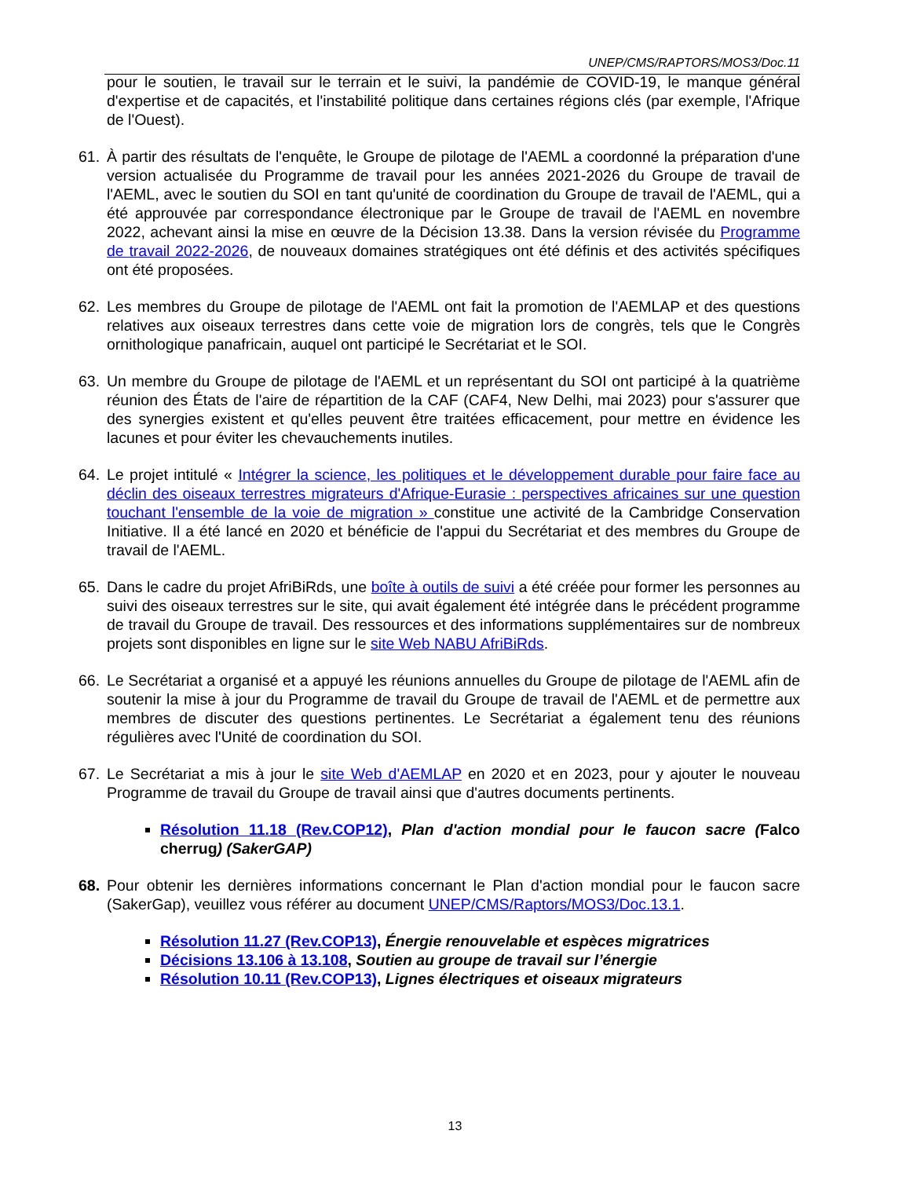UNEP/CMS/RAPTORS/MOS3/Doc.11
pour le soutien, le travail sur le terrain et le suivi, la pandémie de COVID-19, le manque général d'expertise et de capacités, et l'instabilité politique dans certaines régions clés (par exemple, l'Afrique de l'Ouest).
61. À partir des résultats de l'enquête, le Groupe de pilotage de l'AEML a coordonné la préparation d'une version actualisée du Programme de travail pour les années 2021-2026 du Groupe de travail de l'AEML, avec le soutien du SOI en tant qu'unité de coordination du Groupe de travail de l'AEML, qui a été approuvée par correspondance électronique par le Groupe de travail de l'AEML en novembre 2022, achevant ainsi la mise en œuvre de la Décision 13.38. Dans la version révisée du Programme de travail 2022-2026, de nouveaux domaines stratégiques ont été définis et des activités spécifiques ont été proposées.
62. Les membres du Groupe de pilotage de l'AEML ont fait la promotion de l'AEMLAP et des questions relatives aux oiseaux terrestres dans cette voie de migration lors de congrès, tels que le Congrès ornithologique panafricain, auquel ont participé le Secrétariat et le SOI.
63. Un membre du Groupe de pilotage de l'AEML et un représentant du SOI ont participé à la quatrième réunion des États de l'aire de répartition de la CAF (CAF4, New Delhi, mai 2023) pour s'assurer que des synergies existent et qu'elles peuvent être traitées efficacement, pour mettre en évidence les lacunes et pour éviter les chevauchements inutiles.
64. Le projet intitulé « Intégrer la science, les politiques et le développement durable pour faire face au déclin des oiseaux terrestres migrateurs d'Afrique-Eurasie : perspectives africaines sur une question touchant l'ensemble de la voie de migration » constitue une activité de la Cambridge Conservation Initiative. Il a été lancé en 2020 et bénéficie de l'appui du Secrétariat et des membres du Groupe de travail de l'AEML.
65. Dans le cadre du projet AfriBiRds, une boîte à outils de suivi a été créée pour former les personnes au suivi des oiseaux terrestres sur le site, qui avait également été intégrée dans le précédent programme de travail du Groupe de travail. Des ressources et des informations supplémentaires sur de nombreux projets sont disponibles en ligne sur le site Web NABU AfriBiRds.
66. Le Secrétariat a organisé et a appuyé les réunions annuelles du Groupe de pilotage de l'AEML afin de soutenir la mise à jour du Programme de travail du Groupe de travail de l'AEML et de permettre aux membres de discuter des questions pertinentes. Le Secrétariat a également tenu des réunions régulières avec l'Unité de coordination du SOI.
67. Le Secrétariat a mis à jour le site Web d'AEMLAP en 2020 et en 2023, pour y ajouter le nouveau Programme de travail du Groupe de travail ainsi que d'autres documents pertinents.
Résolution 11.18 (Rev.COP12), Plan d'action mondial pour le faucon sacre (Falco cherrug) (SakerGAP)
68. Pour obtenir les dernières informations concernant le Plan d'action mondial pour le faucon sacre (SakerGap), veuillez vous référer au document UNEP/CMS/Raptors/MOS3/Doc.13.1.
Résolution 11.27 (Rev.COP13), Énergie renouvelable et espèces migratrices
Décisions 13.106 à 13.108, Soutien au groupe de travail sur l’énergie
Résolution 10.11 (Rev.COP13), Lignes électriques et oiseaux migrateurs
13